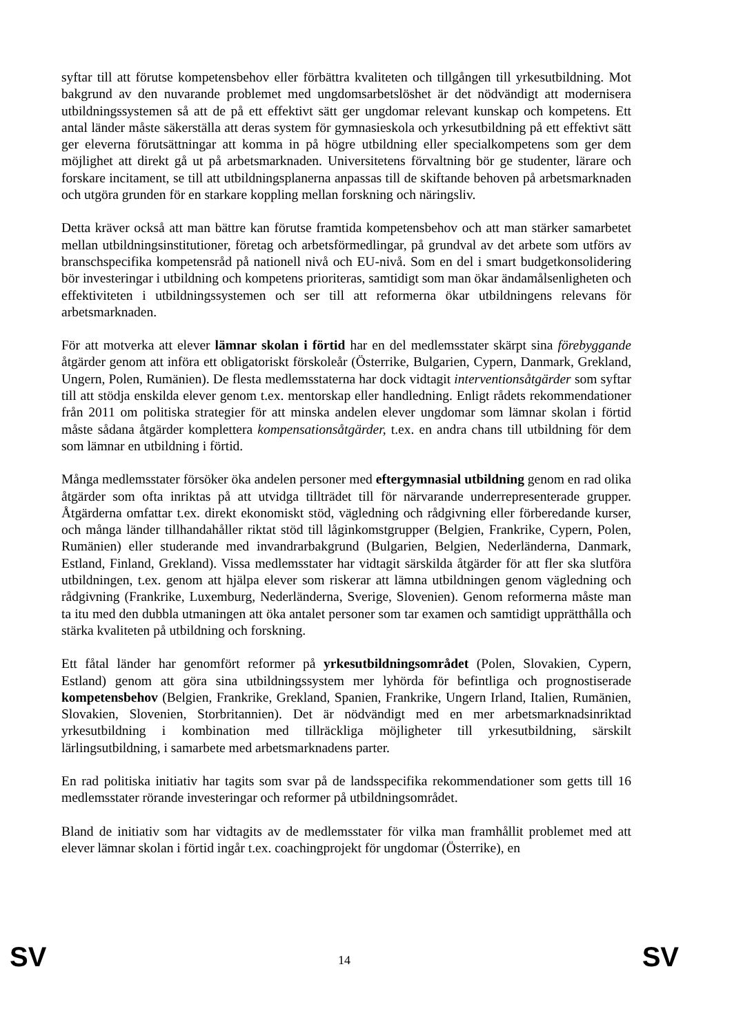syftar till att förutse kompetensbehov eller förbättra kvaliteten och tillgången till yrkesutbildning. Mot bakgrund av den nuvarande problemet med ungdomsarbetslöshet är det nödvändigt att modernisera utbildningssystemen så att de på ett effektivt sätt ger ungdomar relevant kunskap och kompetens. Ett antal länder måste säkerställa att deras system för gymnasieskola och yrkesutbildning på ett effektivt sätt ger eleverna förutsättningar att komma in på högre utbildning eller specialkompetens som ger dem möjlighet att direkt gå ut på arbetsmarknaden. Universitetens förvaltning bör ge studenter, lärare och forskare incitament, se till att utbildningsplanerna anpassas till de skiftande behoven på arbetsmarknaden och utgöra grunden för en starkare koppling mellan forskning och näringsliv.
Detta kräver också att man bättre kan förutse framtida kompetensbehov och att man stärker samarbetet mellan utbildningsinstitutioner, företag och arbetsförmedlingar, på grundval av det arbete som utförs av branschspecifika kompetensråd på nationell nivå och EU-nivå. Som en del i smart budgetkonsolidering bör investeringar i utbildning och kompetens prioriteras, samtidigt som man ökar ändamålsenligheten och effektiviteten i utbildningssystemen och ser till att reformerna ökar utbildningens relevans för arbetsmarknaden.
För att motverka att elever lämnar skolan i förtid har en del medlemsstater skärpt sina förebyggande åtgärder genom att införa ett obligatoriskt förskoleår (Österrike, Bulgarien, Cypern, Danmark, Grekland, Ungern, Polen, Rumänien). De flesta medlemsstaterna har dock vidtagit interventionsåtgärder som syftar till att stödja enskilda elever genom t.ex. mentorskap eller handledning. Enligt rådets rekommendationer från 2011 om politiska strategier för att minska andelen elever ungdomar som lämnar skolan i förtid måste sådana åtgärder komplettera kompensationsåtgärder, t.ex. en andra chans till utbildning för dem som lämnar en utbildning i förtid.
Många medlemsstater försöker öka andelen personer med eftergymnasial utbildning genom en rad olika åtgärder som ofta inriktas på att utvidga tillträdet till för närvarande underrepresenterade grupper. Åtgärderna omfattar t.ex. direkt ekonomiskt stöd, vägledning och rådgivning eller förberedande kurser, och många länder tillhandahåller riktat stöd till låginkomstgrupper (Belgien, Frankrike, Cypern, Polen, Rumänien) eller studerande med invandrarbakgrund (Bulgarien, Belgien, Nederländerna, Danmark, Estland, Finland, Grekland). Vissa medlemsstater har vidtagit särskilda åtgärder för att fler ska slutföra utbildningen, t.ex. genom att hjälpa elever som riskerar att lämna utbildningen genom vägledning och rådgivning (Frankrike, Luxemburg, Nederländerna, Sverige, Slovenien). Genom reformerna måste man ta itu med den dubbla utmaningen att öka antalet personer som tar examen och samtidigt upprätthålla och stärka kvaliteten på utbildning och forskning.
Ett fåtal länder har genomfört reformer på yrkesutbildningsområdet (Polen, Slovakien, Cypern, Estland) genom att göra sina utbildningssystem mer lyhörda för befintliga och prognostiserade kompetensbehov (Belgien, Frankrike, Grekland, Spanien, Frankrike, Ungern Irland, Italien, Rumänien, Slovakien, Slovenien, Storbritannien). Det är nödvändigt med en mer arbetsmarknadsinriktad yrkesutbildning i kombination med tillräckliga möjligheter till yrkesutbildning, särskilt lärlingsutbildning, i samarbete med arbetsmarknadens parter.
En rad politiska initiativ har tagits som svar på de landsspecifika rekommendationer som getts till 16 medlemsstater rörande investeringar och reformer på utbildningsområdet.
Bland de initiativ som har vidtagits av de medlemsstater för vilka man framhållit problemet med att elever lämnar skolan i förtid ingår t.ex. coachingprojekt för ungdomar (Österrike), en
SV 14 SV